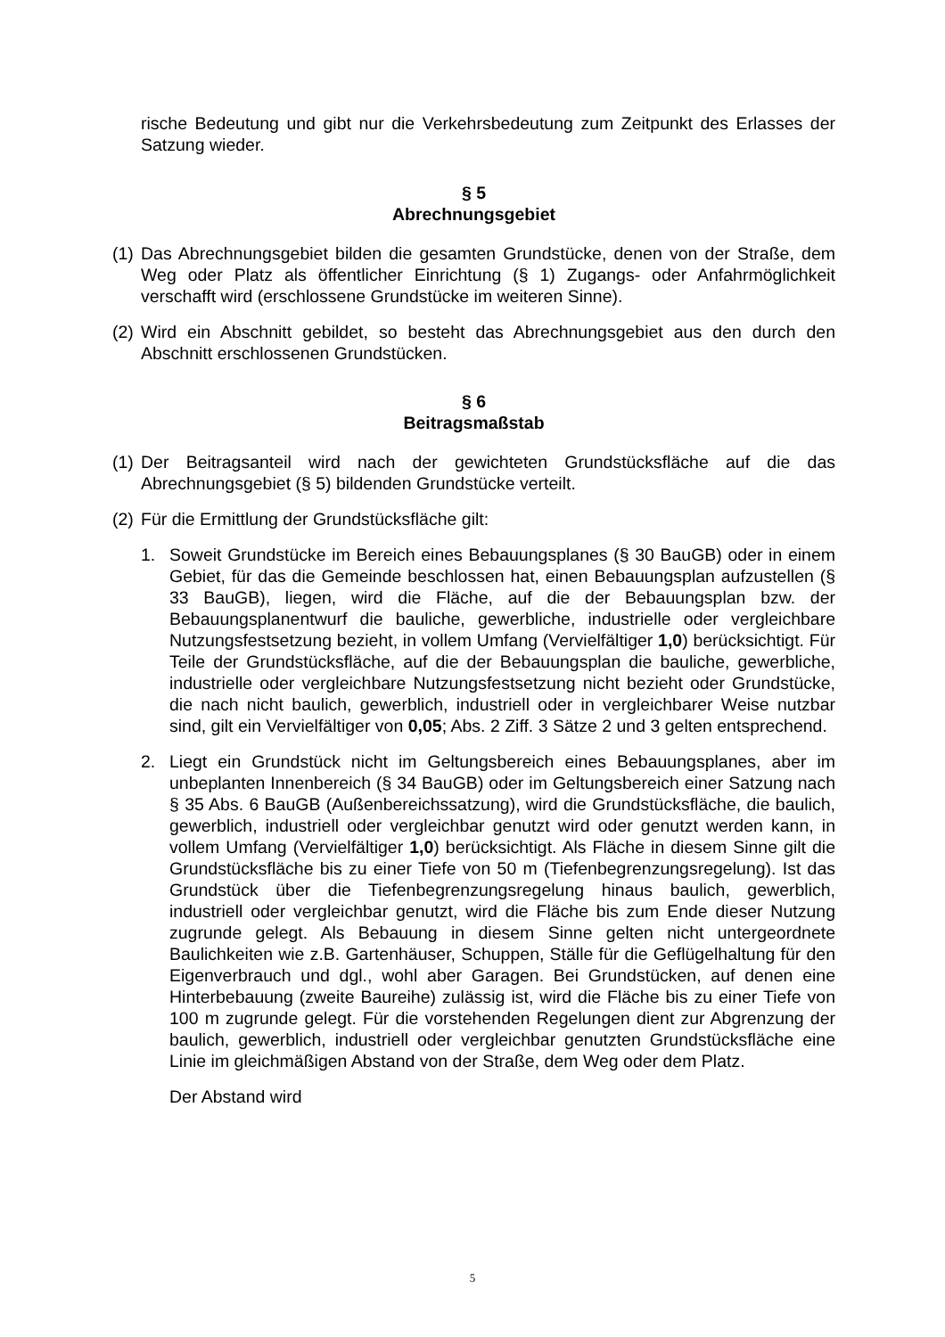rische Bedeutung und gibt nur die Verkehrsbedeutung zum Zeitpunkt des Erlasses der Satzung wieder.
§ 5
Abrechnungsgebiet
(1) Das Abrechnungsgebiet bilden die gesamten Grundstücke, denen von der Straße, dem Weg oder Platz als öffentlicher Einrichtung (§ 1) Zugangs- oder Anfahrmöglichkeit verschafft wird (erschlossene Grundstücke im weiteren Sinne).
(2) Wird ein Abschnitt gebildet, so besteht das Abrechnungsgebiet aus den durch den Abschnitt erschlossenen Grundstücken.
§ 6
Beitragsmaßstab
(1) Der Beitragsanteil wird nach der gewichteten Grundstücksfläche auf die das Abrechnungsgebiet (§ 5) bildenden Grundstücke verteilt.
(2) Für die Ermittlung der Grundstücksfläche gilt:
1. Soweit Grundstücke im Bereich eines Bebauungsplanes (§ 30 BauGB) oder in einem Gebiet, für das die Gemeinde beschlossen hat, einen Bebauungsplan aufzustellen (§ 33 BauGB), liegen, wird die Fläche, auf die der Bebauungsplan bzw. der Bebauungsplanentwurf die bauliche, gewerbliche, industrielle oder vergleichbare Nutzungsfestsetzung bezieht, in vollem Umfang (Vervielfältiger 1,0) berücksichtigt. Für Teile der Grundstücksfläche, auf die der Bebauungsplan die bauliche, gewerbliche, industrielle oder vergleichbare Nutzungsfestsetzung nicht bezieht oder Grundstücke, die nach nicht baulich, gewerblich, industriell oder in vergleichbarer Weise nutzbar sind, gilt ein Vervielfältiger von 0,05; Abs. 2 Ziff. 3 Sätze 2 und 3 gelten entsprechend.
2. Liegt ein Grundstück nicht im Geltungsbereich eines Bebauungsplanes, aber im unbeplanten Innenbereich (§ 34 BauGB) oder im Geltungsbereich einer Satzung nach § 35 Abs. 6 BauGB (Außenbereichssatzung), wird die Grundstücksfläche, die baulich, gewerblich, industriell oder vergleichbar genutzt wird oder genutzt werden kann, in vollem Umfang (Vervielfältiger 1,0) berücksichtigt. Als Fläche in diesem Sinne gilt die Grundstücksfläche bis zu einer Tiefe von 50 m (Tiefenbegrenzungsregelung). Ist das Grundstück über die Tiefenbegrenzungsregelung hinaus baulich, gewerblich, industriell oder vergleichbar genutzt, wird die Fläche bis zum Ende dieser Nutzung zugrunde gelegt. Als Bebauung in diesem Sinne gelten nicht untergeordnete Baulichkeiten wie z.B. Gartenhäuser, Schuppen, Ställe für die Geflügelhaltung für den Eigenverbrauch und dgl., wohl aber Garagen. Bei Grundstücken, auf denen eine Hinterbebauung (zweite Baureihe) zulässig ist, wird die Fläche bis zu einer Tiefe von 100 m zugrunde gelegt. Für die vorstehenden Regelungen dient zur Abgrenzung der baulich, gewerblich, industriell oder vergleichbar genutzten Grundstücksfläche eine Linie im gleichmäßigen Abstand von der Straße, dem Weg oder dem Platz.
Der Abstand wird
5